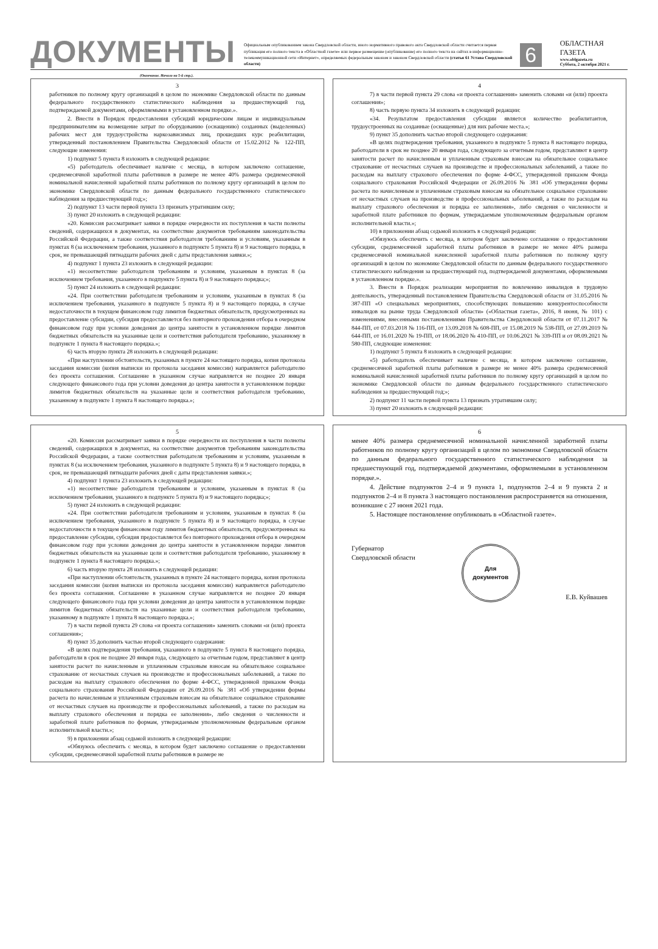ДОКУМЕНТЫ
Официальным опубликованием закона Свердловской области, иного нормативного правового акта Свердловской области считается первая публикация его полного текста в «Областной газете» или первое размещение (опубликование) его полного текста на сайтах в информационно-телекоммуникационной сети «Интернет», определяемых федеральным законом и законом Свердловской области (статья 61 Устава Свердловской области)
6
ОБЛАСТНАЯ ГАЗЕТА
www.oblgazeta.ru
Суббота, 2 октября 2021 г.
(Окончание. Начало на 5-й стр.).
3
работников по полному кругу организаций в целом по экономике Свердловской области по данным федерального государственного статистического наблюдения за предшествующий год, подтверждаемой документами, оформляемыми в установленном порядке.».
2. Внести в Порядок предоставления субсидий юридическим лицам и индивидуальным предпринимателям на возмещение затрат по оборудованию (оснащению) созданных (выделенных) рабочих мест для трудоустройства наркозависимых лиц, прошедших курс реабилитации, утвержденный постановлением Правительства Свердловской области от 15.02.2012 № 122-ПП, следующие изменения:
1) подпункт 5 пункта 8 изложить в следующей редакции:
«5) работодатель обеспечивает наличие с месяца, в котором заключено соглашение, среднемесячной заработной платы работников в размере не менее 40% размера среднемесячной номинальной начисленной заработной платы работников по полному кругу организаций в целом по экономике Свердловской области по данным федерального государственного статистического наблюдения за предшествующий год;»;
2) подпункт 13 части первой пункта 13 признать утратившим силу;
3) пункт 20 изложить в следующей редакции:
«20. Комиссия рассматривает заявки в порядке очередности их поступления в части полноты сведений, содержащихся в документах, на соответствие документов требованиям законодательства Российской Федерации, а также соответствия работодателя требованиям и условиям, указанным в пунктах 8 (за исключением требования, указанного в подпункте 5 пункта 8) и 9 настоящего порядка, в срок, не превышающий пятнадцати рабочих дней с даты представления заявки.»;
4) подпункт 1 пункта 23 изложить в следующей редакции:
«1) несоответствие работодателя требованиям и условиям, указанным в пунктах 8 (за исключением требования, указанного в подпункте 5 пункта 8) и 9 настоящего порядка;»;
5) пункт 24 изложить в следующей редакции:
«24. При соответствии работодателя требованиям и условиям, указанным в пунктах 8 (за исключением требования, указанного в подпункте 5 пункта 8) и 9 настоящего порядка, в случае недостаточности в текущем финансовом году лимитов бюджетных обязательств, предусмотренных на предоставление субсидии, субсидия предоставляется без повторного прохождения отбора в очередном финансовом году при условии доведения до центра занятости в установленном порядке лимитов бюджетных обязательств на указанные цели и соответствия работодателя требованию, указанному в подпункте 1 пункта 8 настоящего порядка.»;
6) часть вторую пункта 28 изложить в следующей редакции:
«При наступлении обстоятельств, указанных в пункте 24 настоящего порядка, копия протокола заседания комиссии (копия выписки из протокола заседания комиссии) направляется работодателю без проекта соглашения. Соглашение в указанном случае направляется не позднее 20 января следующего финансового года при условии доведения до центра занятости в установленном порядке лимитов бюджетных обязательств на указанные цели и соответствия работодателя требованию, указанному в подпункте 1 пункта 8 настоящего порядка.»;
4
7) в части первой пункта 29 слова «и проекта соглашения» заменить словами «и (или) проекта соглашения»;
8) часть первую пункта 34 изложить в следующей редакции:
«34. Результатом предоставления субсидии является количество реабилитантов, трудоустроенных на созданные (оснащенные) для них рабочие места.»;
9) пункт 35 дополнить частью второй следующего содержания:
«В целях подтверждения требования, указанного в подпункте 5 пункта 8 настоящего порядка, работодатели в срок не позднее 20 января года, следующего за отчетным годом, представляют в центр занятости расчет по начисленным и уплаченным страховым взносам на обязательное социальное страхование от несчастных случаев на производстве и профессиональных заболеваний, а также по расходам на выплату страхового обеспечения по форме 4-ФСС, утвержденной приказом Фонда социального страхования Российской Федерации от 26.09.2016 № 381 «Об утверждении формы расчета по начисленным и уплаченным страховым взносам на обязательное социальное страхование от несчастных случаев на производстве и профессиональных заболеваний, а также по расходам на выплату страхового обеспечения и порядка ее заполнения», либо сведения о численности и заработной плате работников по формам, утверждаемым уполномоченным федеральным органом исполнительной власти.»;
10) в приложении абзац седьмой изложить в следующей редакции:
«Обязуюсь обеспечить с месяца, в котором будет заключено соглашение о предоставлении субсидии, среднемесячной заработной платы работников в размере не менее 40% размера среднемесячной номинальной начисленной заработной платы работников по полному кругу организаций в целом по экономике Свердловской области по данным федерального государственного статистического наблюдения за предшествующий год, подтверждаемой документами, оформляемыми в установленном порядке.».
3. Внести в Порядок реализации мероприятия по вовлечению инвалидов в трудовую деятельность, утвержденный постановлением Правительства Свердловской области от 31.05.2016 № 387-ПП «О специальных мероприятиях, способствующих повышению конкурентоспособности инвалидов на рынке труда Свердловской области» («Областная газета», 2016, 8 июня, № 101) с изменениями, внесенными постановлениями Правительства Свердловской области от 07.11.2017 № 844-ПП, от 07.03.2018 № 116-ПП, от 13.09.2018 № 608-ПП, от 15.08.2019 № 538-ПП, от 27.09.2019 № 644-ПП, от 16.01.2020 № 19-ПП, от 18.06.2020 № 410-ПП, от 10.06.2021 № 339-ПП и от 08.09.2021 № 580-ПП, следующие изменения:
1) подпункт 5 пункта 8 изложить в следующей редакции:
«5) работодатель обеспечивает наличие с месяца, в котором заключено соглашение, среднемесячной заработной платы работников в размере не менее 40% размера среднемесячной номинальной начисленной заработной платы работников по полному кругу организаций в целом по экономике Свердловской области по данным федерального государственного статистического наблюдения за предшествующий год;»;
2) подпункт 11 части первой пункта 13 признать утратившим силу;
3) пункт 20 изложить в следующей редакции:
5
«20. Комиссия рассматривает заявки в порядке очередности их поступления в части полноты сведений, содержащихся в документах, на соответствие документов требованиям законодательства Российской Федерации, а также соответствия работодателя требованиям и условиям, указанным в пунктах 8 (за исключением требования, указанного в подпункте 5 пункта 8) и 9 настоящего порядка, в срок, не превышающий пятнадцати рабочих дней с даты представления заявки.»;
4) подпункт 1 пункта 23 изложить в следующей редакции:
«1) несоответствие работодателя требованиям и условиям, указанным в пунктах 8 (за исключением требования, указанного в подпункте 5 пункта 8) и 9 настоящего порядка;»;
5) пункт 24 изложить в следующей редакции:
«24. При соответствии работодателя требованиям и условиям, указанным в пунктах 8 (за исключением требования, указанного в подпункте 5 пункта 8) и 9 настоящего порядка, в случае недостаточности в текущем финансовом году лимитов бюджетных обязательств, предусмотренных на предоставление субсидии, субсидия предоставляется без повторного прохождения отбора в очередном финансовом году при условии доведения до центра занятости в установленном порядке лимитов бюджетных обязательств на указанные цели и соответствия работодателя требованию, указанному в подпункте 1 пункта 8 настоящего порядка.»;
6) часть вторую пункта 28 изложить в следующей редакции:
«При наступлении обстоятельств, указанных в пункте 24 настоящего порядка, копия протокола заседания комиссии (копия выписки из протокола заседания комиссии) направляется работодателю без проекта соглашения. Соглашение в указанном случае направляется не позднее 20 января следующего финансового года при условии доведения до центра занятости в установленном порядке лимитов бюджетных обязательств на указанные цели и соответствия работодателя требованию, указанному в подпункте 1 пункта 8 настоящего порядка.»;
7) в части первой пункта 29 слова «и проекта соглашения» заменить словами «и (или) проекта соглашения»;
8) пункт 35 дополнить частью второй следующего содержания:
«В целях подтверждения требования, указанного в подпункте 5 пункта 8 настоящего порядка, работодатели в срок не позднее 20 января года, следующего за отчетным годом, представляют в центр занятости расчет по начисленным и уплаченным страховым взносам на обязательное социальное страхование от несчастных случаев на производстве и профессиональных заболеваний, а также по расходам на выплату страхового обеспечения по форме 4-ФСС, утвержденной приказом Фонда социального страхования Российской Федерации от 26.09.2016 № 381 «Об утверждении формы расчета по начисленным и уплаченным страховым взносам на обязательное социальное страхование от несчастных случаев на производстве и профессиональных заболеваний, а также по расходам на выплату страхового обеспечения и порядка ее заполнения», либо сведения о численности и заработной плате работников по формам, утверждаемым уполномоченным федеральным органом исполнительной власти.»;
9) в приложении абзац седьмой изложить в следующей редакции:
«Обязуюсь обеспечить с месяца, в котором будет заключено соглашение о предоставлении субсидии, среднемесячной заработной платы работников в размере не
6
менее 40% размера среднемесячной номинальной начисленной заработной платы работников по полному кругу организаций в целом по экономике Свердловской области по данным федерального государственного статистического наблюдения за предшествующий год, подтверждаемой документами, оформляемыми в установленном порядке.».
4. Действие подпунктов 2–4 и 9 пункта 1, подпунктов 2–4 и 9 пункта 2 и подпунктов 2–4 и 8 пункта 3 настоящего постановления распространяется на отношения, возникшие с 27 июня 2021 года.
5. Настоящее постановление опубликовать в «Областной газете».
Губернатор
Свердловской области
Для
документов
Е.В. Куйвашев